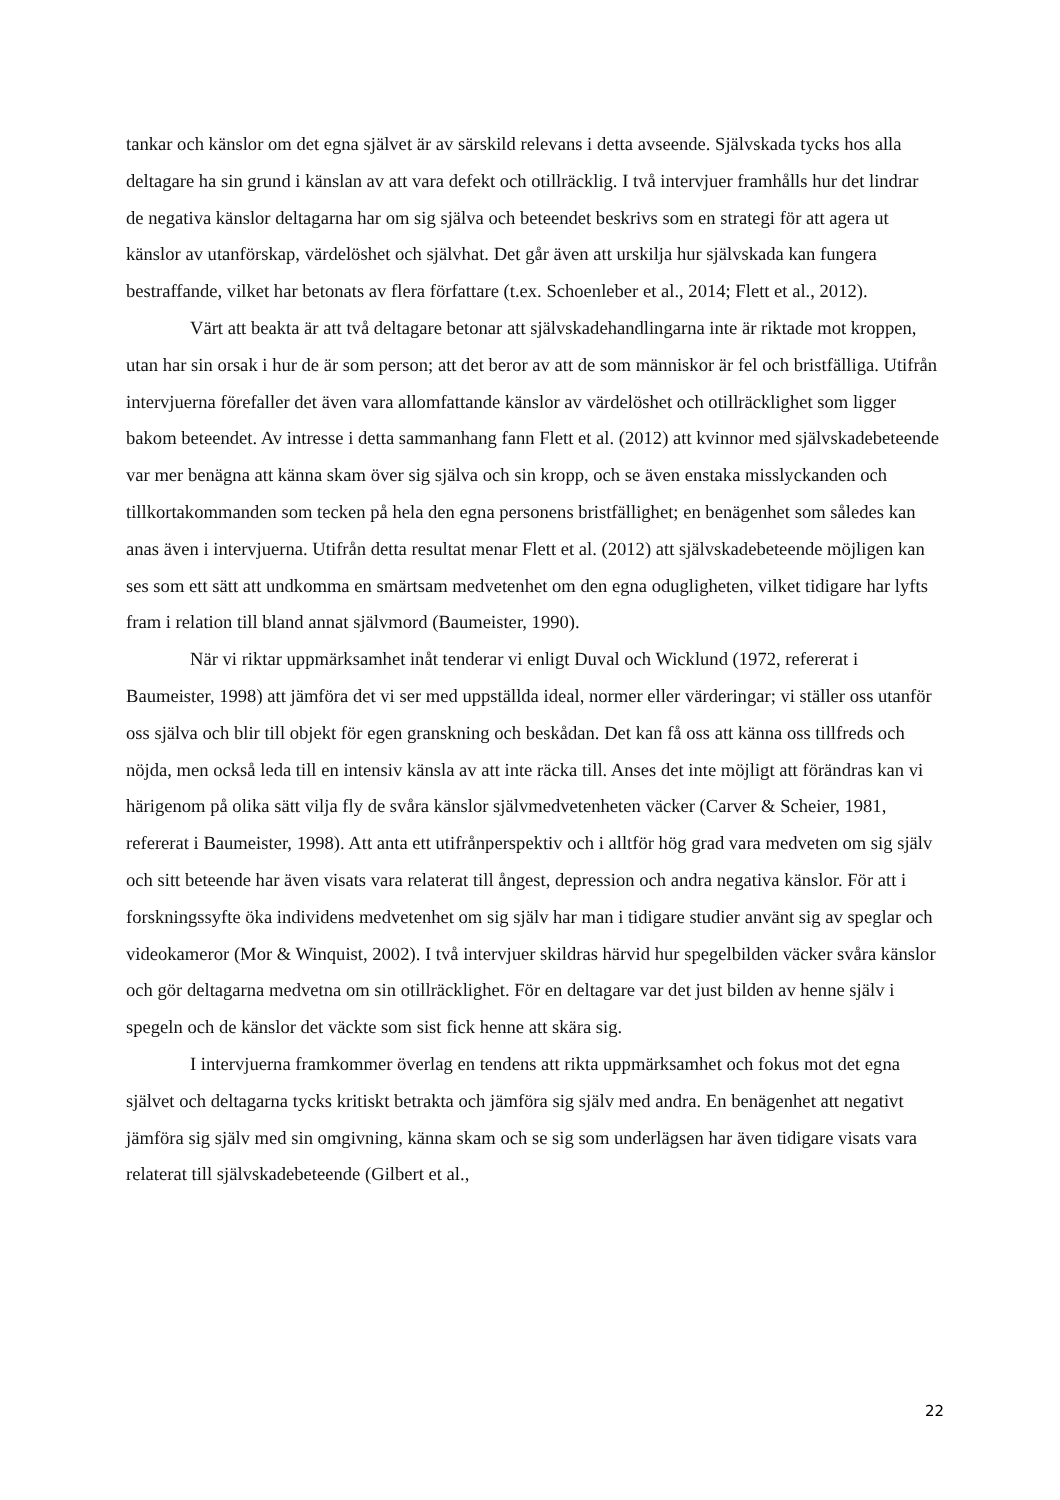tankar och känslor om det egna självet är av särskild relevans i detta avseende. Självskada tycks hos alla deltagare ha sin grund i känslan av att vara defekt och otillräcklig. I två intervjuer framhålls hur det lindrar de negativa känslor deltagarna har om sig själva och beteendet beskrivs som en strategi för att agera ut känslor av utanförskap, värdelöshet och självhat. Det går även att urskilja hur självskada kan fungera bestraffande, vilket har betonats av flera författare (t.ex. Schoenleber et al., 2014; Flett et al., 2012).
Värt att beakta är att två deltagare betonar att självskadehandlingarna inte är riktade mot kroppen, utan har sin orsak i hur de är som person; att det beror av att de som människor är fel och bristfälliga. Utifrån intervjuerna förefaller det även vara allomfattande känslor av värdelöshet och otillräcklighet som ligger bakom beteendet. Av intresse i detta sammanhang fann Flett et al. (2012) att kvinnor med självskadebeteende var mer benägna att känna skam över sig själva och sin kropp, och se även enstaka misslyckanden och tillkortakommanden som tecken på hela den egna personens bristfällighet; en benägenhet som således kan anas även i intervjuerna. Utifrån detta resultat menar Flett et al. (2012) att självskadebeteende möjligen kan ses som ett sätt att undkomma en smärtsam medvetenhet om den egna odugligheten, vilket tidigare har lyfts fram i relation till bland annat självmord (Baumeister, 1990).
När vi riktar uppmärksamhet inåt tenderar vi enligt Duval och Wicklund (1972, refererat i Baumeister, 1998) att jämföra det vi ser med uppställda ideal, normer eller värderingar; vi ställer oss utanför oss själva och blir till objekt för egen granskning och beskådan. Det kan få oss att känna oss tillfreds och nöjda, men också leda till en intensiv känsla av att inte räcka till. Anses det inte möjligt att förändras kan vi härigenom på olika sätt vilja fly de svåra känslor självmedvetenheten väcker (Carver & Scheier, 1981, refererat i Baumeister, 1998). Att anta ett utifrånperspektiv och i alltför hög grad vara medveten om sig själv och sitt beteende har även visats vara relaterat till ångest, depression och andra negativa känslor. För att i forskningssyfte öka individens medvetenhet om sig själv har man i tidigare studier använt sig av speglar och videokameror (Mor & Winquist, 2002). I två intervjuer skildras härvid hur spegelbilden väcker svåra känslor och gör deltagarna medvetna om sin otillräcklighet. För en deltagare var det just bilden av henne själv i spegeln och de känslor det väckte som sist fick henne att skära sig.
I intervjuerna framkommer överlag en tendens att rikta uppmärksamhet och fokus mot det egna självet och deltagarna tycks kritiskt betrakta och jämföra sig själv med andra. En benägenhet att negativt jämföra sig själv med sin omgivning, känna skam och se sig som underlägsen har även tidigare visats vara relaterat till självskadebeteende (Gilbert et al.,
22